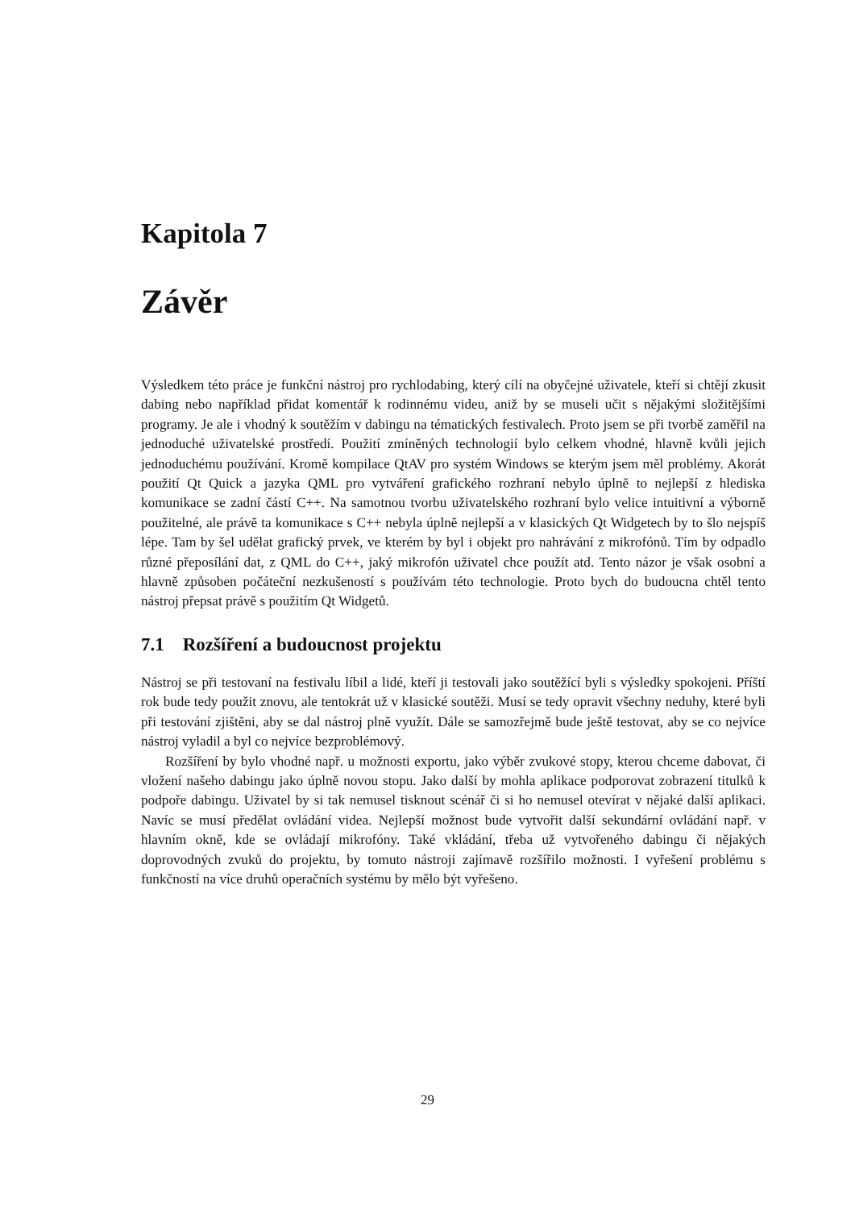Kapitola 7
Závěr
Výsledkem této práce je funkční nástroj pro rychlodabing, který cílí na obyčejné uživatele, kteří si chtějí zkusit dabing nebo například přidat komentář k rodinnému videu, aniž by se museli učit s nějakými složitějšími programy. Je ale i vhodný k soutěžím v dabingu na tématických festivalech. Proto jsem se při tvorbě zaměřil na jednoduché uživatelské prostředí. Použití zmíněných technologií bylo celkem vhodné, hlavně kvůli jejich jednoduchému používání. Kromě kompilace QtAV pro systém Windows se kterým jsem měl problémy. Akorát použití Qt Quick a jazyka QML pro vytváření grafického rozhraní nebylo úplně to nejlepší z hlediska komunikace se zadní částí C++. Na samotnou tvorbu uživatelského rozhraní bylo velice intuitivní a výborně použitelné, ale právě ta komunikace s C++ nebyla úplně nejlepší a v klasických Qt Widgetech by to šlo nejspíš lépe. Tam by šel udělat grafický prvek, ve kterém by byl i objekt pro nahrávání z mikrofónů. Tím by odpadlo různé přeposílání dat, z QML do C++, jaký mikrofón uživatel chce použít atd. Tento názor je však osobní a hlavně způsoben počáteční nezkušeností s používám této technologie. Proto bych do budoucna chtěl tento nástroj přepsat právě s použitím Qt Widgetů.
7.1 Rozšíření a budoucnost projektu
Nástroj se při testovaní na festivalu líbil a lidé, kteří ji testovali jako soutěžící byli s výsledky spokojeni. Příští rok bude tedy použit znovu, ale tentokrát už v klasické soutěži. Musí se tedy opravit všechny neduhy, které byli při testování zjištěni, aby se dal nástroj plně využít. Dále se samozřejmě bude ještě testovat, aby se co nejvíce nástroj vyladil a byl co nejvíce bezproblémový.
Rozšíření by bylo vhodné např. u možnosti exportu, jako výběr zvukové stopy, kterou chceme dabovat, či vložení našeho dabingu jako úplně novou stopu. Jako další by mohla aplikace podporovat zobrazení titulků k podpoře dabingu. Uživatel by si tak nemusel tisknout scénář či si ho nemusel otevírat v nějaké další aplikaci. Navíc se musí předělat ovládání videa. Nejlepší možnost bude vytvořit další sekundární ovládání např. v hlavním okně, kde se ovládají mikrofóny. Také vkládání, třeba už vytvořeného dabingu či nějakých doprovodných zvuků do projektu, by tomuto nástroji zajímavě rozšířilo možnosti. I vyřešení problému s funkčností na více druhů operačních systému by mělo být vyřešeno.
29